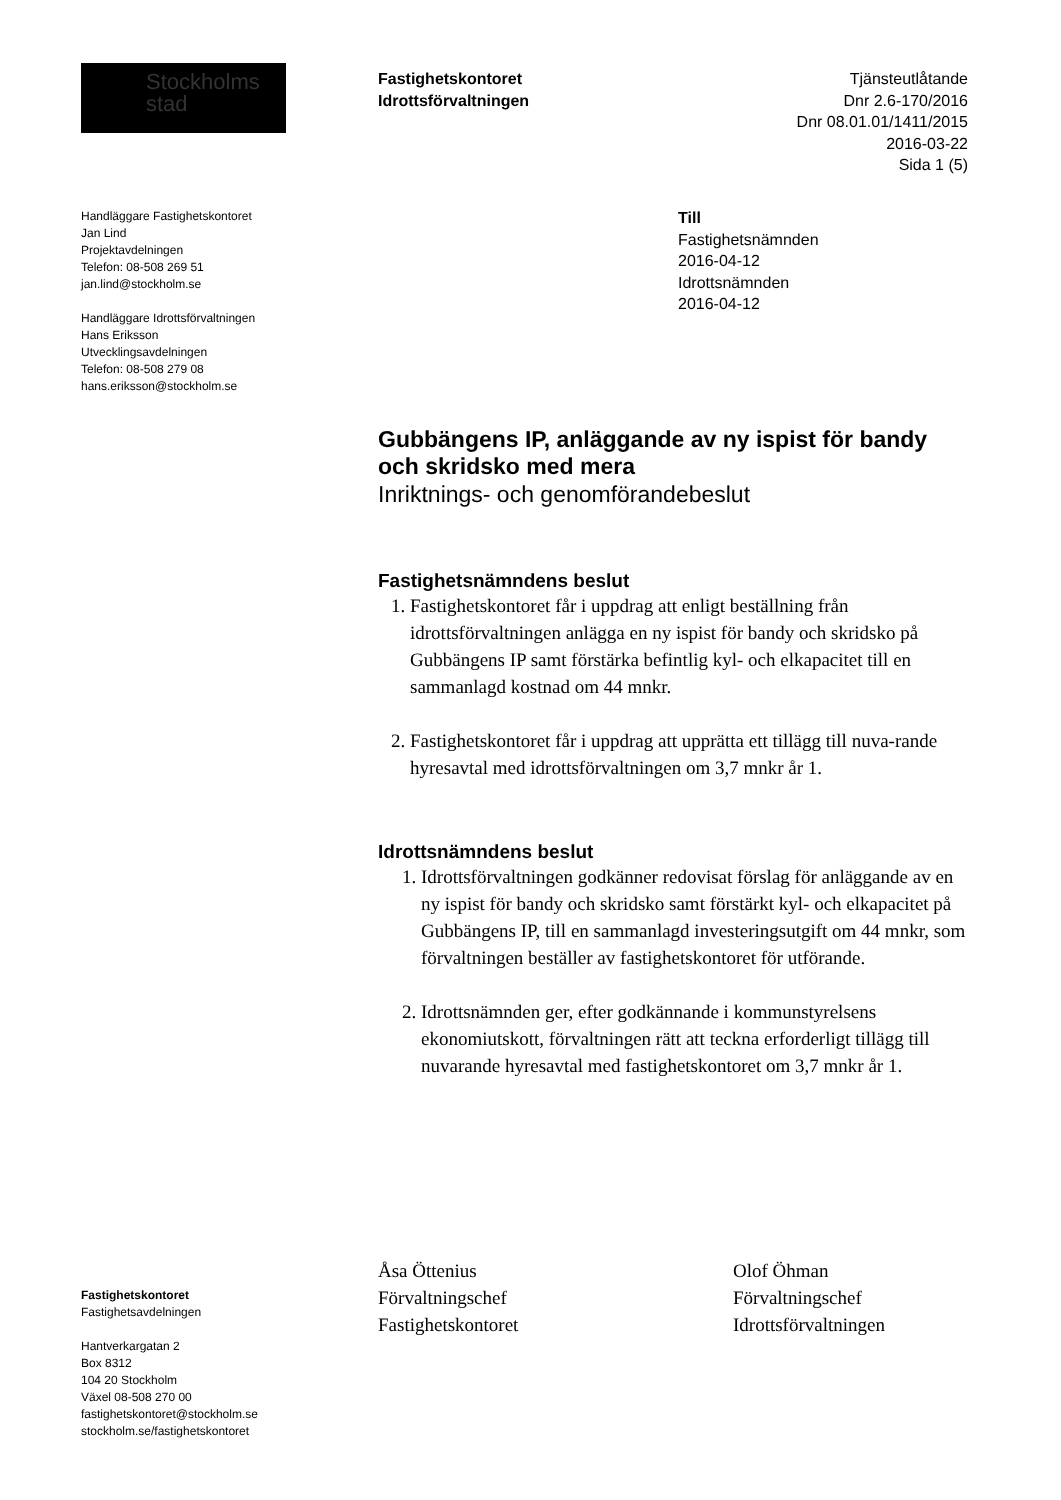Stockholms
stad
Fastighetskontoret
Idrottsförvaltningen
Tjänsteutlåtande
Dnr 2.6-170/2016
Dnr 08.01.01/1411/2015
2016-03-22
Sida 1 (5)
Handläggare Fastighetskontoret
Jan Lind
Projektavdelningen
Telefon: 08-508 269 51
jan.lind@stockholm.se
Handläggare Idrottsförvaltningen
Hans Eriksson
Utvecklingsavdelningen
Telefon: 08-508 279 08
hans.eriksson@stockholm.se
Till
Fastighetsnämnden
2016-04-12
Idrottsnämnden
2016-04-12
Gubbängens IP, anläggande av ny ispist för bandy och skridsko med mera
Inriktnings- och genomförandebeslut
Fastighetsnämndens beslut
1. Fastighetskontoret får i uppdrag att enligt beställning från idrottsförvaltningen anlägga en ny ispist för bandy och skridsko på Gubbängens IP samt förstärka befintlig kyl- och elkapacitet till en sammanlagd kostnad om 44 mnkr.
2. Fastighetskontoret får i uppdrag att upprätta ett tillägg till nuva-rande hyresavtal med idrottsförvaltningen om 3,7 mnkr år 1.
Idrottsnämndens beslut
1. Idrottsförvaltningen godkänner redovisat förslag för anläggande av en ny ispist för bandy och skridsko samt förstärkt kyl- och elkapacitet på Gubbängens IP, till en sammanlagd investeringsutgift om 44 mnkr, som förvaltningen beställer av fastighetskontoret för utförande.
2. Idrottsnämnden ger, efter godkännande i kommunstyrelsens ekonomiutskott, förvaltningen rätt att teckna erforderligt tillägg till nuvarande hyresavtal med fastighetskontoret om 3,7 mnkr år 1.
Åsa Öttenius
Förvaltningschef
Fastighetskontoret
Olof Öhman
Förvaltningschef
Idrottsförvaltningen
Fastighetskontoret
Fastighetsavdelningen
Hantverkargatan 2
Box 8312
104 20 Stockholm
Växel 08-508 270 00
fastighetskontoret@stockholm.se
stockholm.se/fastighetskontoret